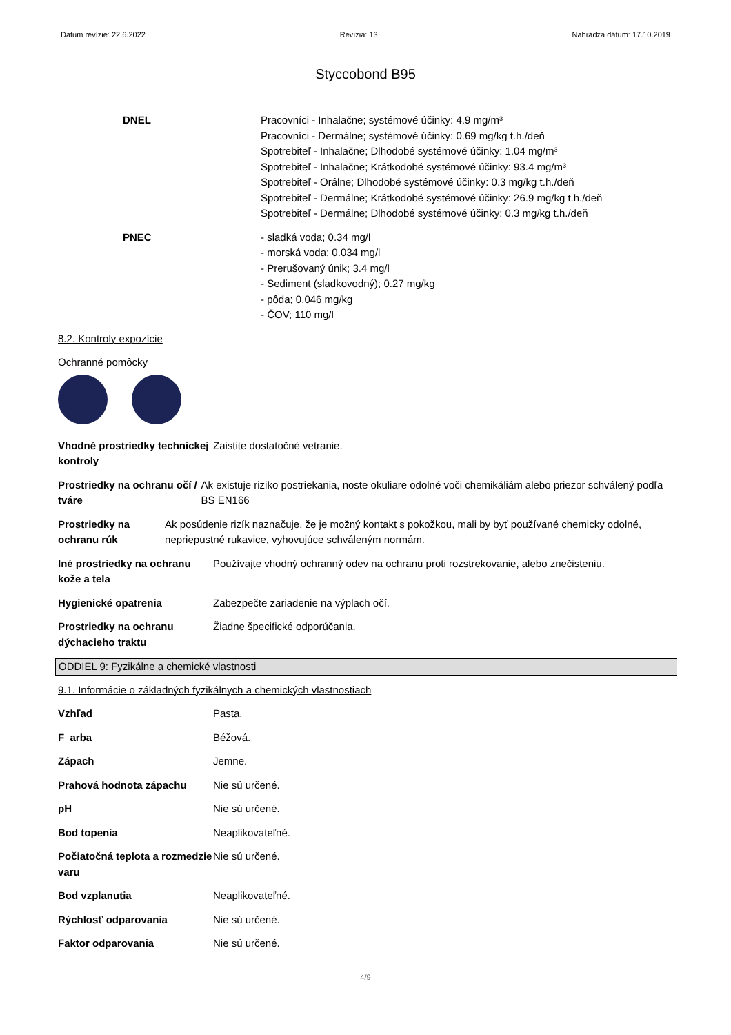Dátum revízie: 22.6.2022 Revízia: 13 Nahrádza dátum: 17.10.2019
Styccobond B95
DNEL Pracovníci - Inhalačne; systémové účinky: 4.9 mg/m³
Pracovníci - Dermálne; systémové účinky: 0.69 mg/kg t.h./deň
Spotrebiteľ - Inhalačne; Dlhodobé systémové účinky: 1.04 mg/m³
Spotrebiteľ - Inhalačne; Krátkodobé systémové účinky: 93.4 mg/m³
Spotrebiteľ - Orálne; Dlhodobé systémové účinky: 0.3 mg/kg t.h./deň
Spotrebiteľ - Dermálne; Krátkodobé systémové účinky: 26.9 mg/kg t.h./deň
Spotrebiteľ - Dermálne; Dlhodobé systémové účinky: 0.3 mg/kg t.h./deň
PNEC - sladká voda; 0.34 mg/l
- morská voda; 0.034 mg/l
- Prerušovaný únik; 3.4 mg/l
- Sediment (sladkovodný); 0.27 mg/kg
- pôda; 0.046 mg/kg
- ČOV; 110 mg/l
8.2. Kontroly expozície
Ochranné pomôcky
Vhodné prostriedky technickej kontroly
Zaistite dostatočné vetranie.
Prostriedky na ochranu očí / tváre
Ak existuje riziko postriekania, noste okuliare odolné voči chemikáliám alebo priezor schválený podľa BS EN166
Prostriedky na ochranu rúk
Ak posúdenie rizík naznačuje, že je možný kontakt s pokožkou, mali by byť používané chemicky odolné, nepriepustné rukavice, vyhovujúce schváleným normám.
Iné prostriedky na ochranu kože a tela
Používajte vhodný ochranný odev na ochranu proti rozstrekovanie, alebo znečisteniu.
Hygienické opatrenia Zabezpečte zariadenie na výplach očí.
Prostriedky na ochranu dýchacieho traktu
Žiadne špecifické odporúčania.
ODDIEL 9: Fyzikálne a chemické vlastnosti
9.1. Informácie o základných fyzikálnych a chemických vlastnostiach
Vzhľad Pasta.
F_arba Béžová.
Zápach Jemne.
Prahová hodnota zápachu Nie sú určené.
pH Nie sú určené.
Bod topenia Neaplikovateľné.
Počiatočná teplota a rozmedzie varu
Nie sú určené.
Bod vzplanutia Neaplikovateľné.
Rýchlosť odparovania Nie sú určené.
Faktor odparovania Nie sú určené.
4/9